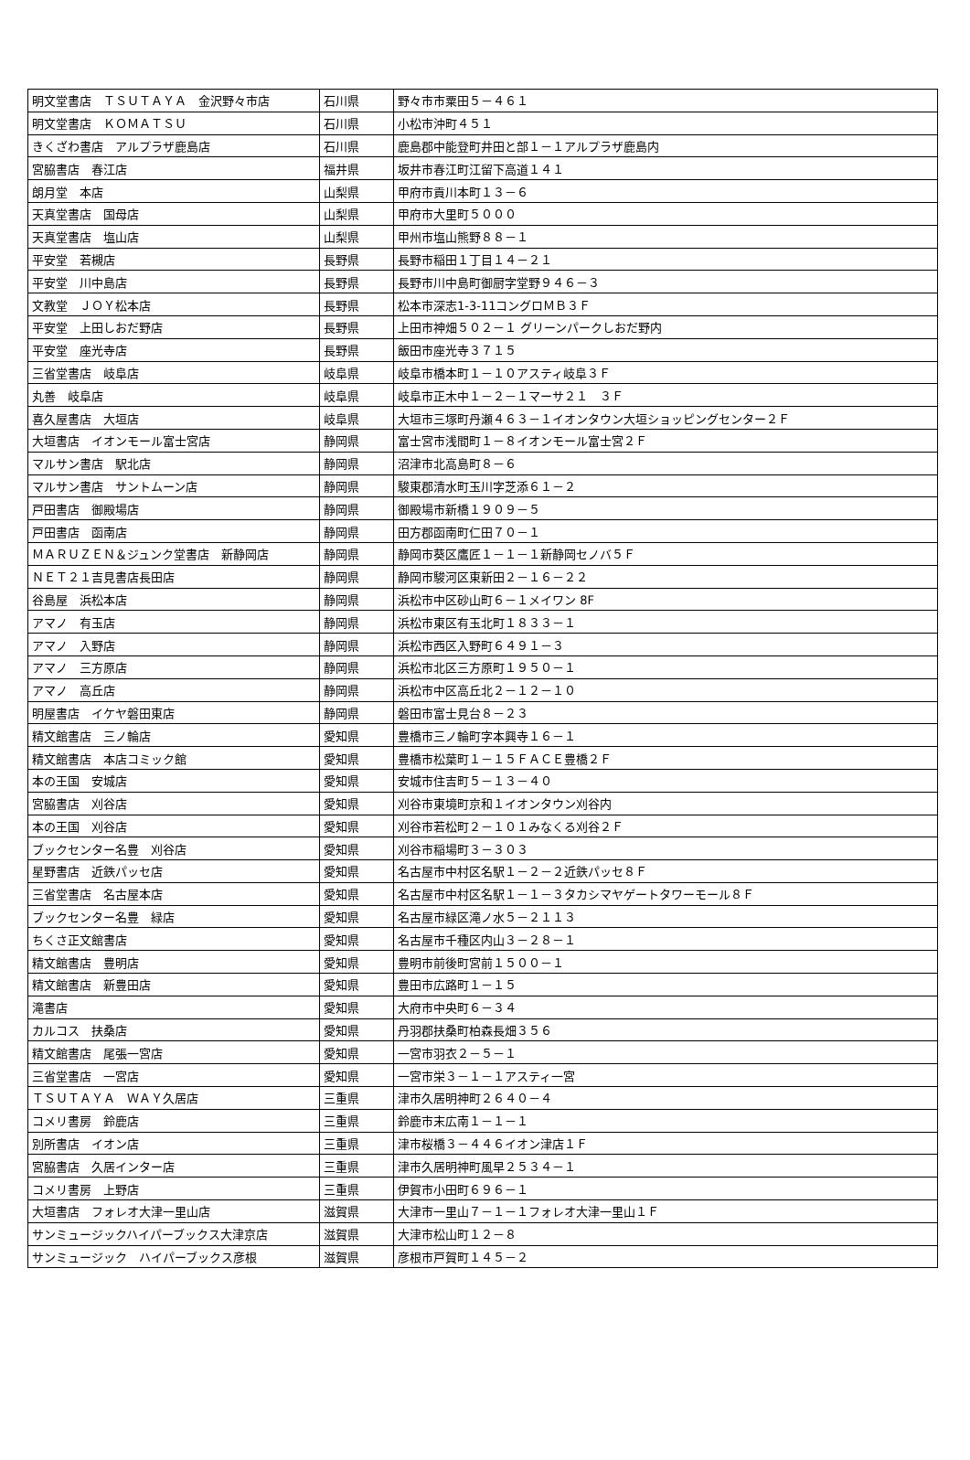| 明文堂書店 ＴＳＵＴＡＹＡ 金沢野々市店 | 石川県 | 野々市市粟田５－４６１ |
| 明文堂書店 ＫＯＭＡＴＳＵ | 石川県 | 小松市沖町４５１ |
| きくざわ書店 アルプラザ鹿島店 | 石川県 | 鹿島郡中能登町井田と部１－１アルプラザ鹿島内 |
| 宮脇書店 春江店 | 福井県 | 坂井市春江町江留下高道１４１ |
| 朗月堂 本店 | 山梨県 | 甲府市貢川本町１３－６ |
| 天真堂書店 国母店 | 山梨県 | 甲府市大里町５０００ |
| 天真堂書店 塩山店 | 山梨県 | 甲州市塩山熊野８８－１ |
| 平安堂 若槻店 | 長野県 | 長野市稲田１丁目１４－２１ |
| 平安堂 川中島店 | 長野県 | 長野市川中島町御厨字堂野９４６－３ |
| 文教堂 ＪＯＹ松本店 | 長野県 | 松本市深志1-3-11コングロＭＢ３Ｆ |
| 平安堂 上田しおだ野店 | 長野県 | 上田市神畑５０２－１ グリーンパークしおだ野内 |
| 平安堂 座光寺店 | 長野県 | 飯田市座光寺３７１５ |
| 三省堂書店 岐阜店 | 岐阜県 | 岐阜市橋本町１－１０アスティ岐阜３Ｆ |
| 丸善 岐阜店 | 岐阜県 | 岐阜市正木中１－２－１マーサ２１ ３Ｆ |
| 喜久屋書店 大垣店 | 岐阜県 | 大垣市三塚町丹瀬４６３－１イオンタウン大垣ショッピングセンター２Ｆ |
| 大垣書店 イオンモール富士宮店 | 静岡県 | 富士宮市浅間町１－８イオンモール富士宮２Ｆ |
| マルサン書店 駅北店 | 静岡県 | 沼津市北高島町８－６ |
| マルサン書店 サントムーン店 | 静岡県 | 駿東郡清水町玉川字芝添６１－２ |
| 戸田書店 御殿場店 | 静岡県 | 御殿場市新橋１９０９－５ |
| 戸田書店 函南店 | 静岡県 | 田方郡函南町仁田７０－１ |
| ＭＡＲＵＺＥＮ＆ジュンク堂書店 新静岡店 | 静岡県 | 静岡市葵区鷹匠１－１－１新静岡セノバ５Ｆ |
| ＮＥＴ２１吉見書店長田店 | 静岡県 | 静岡市駿河区東新田２－１６－２２ |
| 谷島屋 浜松本店 | 静岡県 | 浜松市中区砂山町６－１メイワン 8F |
| アマノ 有玉店 | 静岡県 | 浜松市東区有玉北町１８３３－１ |
| アマノ 入野店 | 静岡県 | 浜松市西区入野町６４９１－３ |
| アマノ 三方原店 | 静岡県 | 浜松市北区三方原町１９５０－１ |
| アマノ 高丘店 | 静岡県 | 浜松市中区高丘北２－１２－１０ |
| 明屋書店 イケヤ磐田東店 | 静岡県 | 磐田市富士見台８－２３ |
| 精文館書店 三ノ輪店 | 愛知県 | 豊橋市三ノ輪町字本興寺１６－１ |
| 精文館書店 本店コミック館 | 愛知県 | 豊橋市松葉町１－１５ＦＡＣＥ豊橋２Ｆ |
| 本の王国 安城店 | 愛知県 | 安城市住吉町５－１３－４０ |
| 宮脇書店 刈谷店 | 愛知県 | 刈谷市東境町京和１イオンタウン刈谷内 |
| 本の王国 刈谷店 | 愛知県 | 刈谷市若松町２－１０１みなくる刈谷２Ｆ |
| ブックセンター名豊 刈谷店 | 愛知県 | 刈谷市稲場町３－３０３ |
| 星野書店 近鉄パッセ店 | 愛知県 | 名古屋市中村区名駅１－２－２近鉄パッセ８Ｆ |
| 三省堂書店 名古屋本店 | 愛知県 | 名古屋市中村区名駅１－１－３タカシマヤゲートタワーモール８Ｆ |
| ブックセンター名豊 緑店 | 愛知県 | 名古屋市緑区滝ノ水５－２１１３ |
| ちくさ正文館書店 | 愛知県 | 名古屋市千種区内山３－２８－１ |
| 精文館書店 豊明店 | 愛知県 | 豊明市前後町宮前１５００－１ |
| 精文館書店 新豊田店 | 愛知県 | 豊田市広路町１－１５ |
| 滝書店 | 愛知県 | 大府市中央町６－３４ |
| カルコス 扶桑店 | 愛知県 | 丹羽郡扶桑町柏森長畑３５６ |
| 精文館書店 尾張一宮店 | 愛知県 | 一宮市羽衣２－５－１ |
| 三省堂書店 一宮店 | 愛知県 | 一宮市栄３－１－１アスティ一宮 |
| ＴＳＵＴＡＹＡ ＷＡＹ久居店 | 三重県 | 津市久居明神町２６４０－４ |
| コメリ書房 鈴鹿店 | 三重県 | 鈴鹿市末広南１－１－１ |
| 別所書店 イオン店 | 三重県 | 津市桜橋３－４４６イオン津店１Ｆ |
| 宮脇書店 久居インター店 | 三重県 | 津市久居明神町風早２５３４－１ |
| コメリ書房 上野店 | 三重県 | 伊賀市小田町６９６－１ |
| 大垣書店 フォレオ大津一里山店 | 滋賀県 | 大津市一里山７－１－１フォレオ大津一里山１Ｆ |
| サンミュージックハイパーブックス大津京店 | 滋賀県 | 大津市松山町１２－８ |
| サンミュージック ハイパーブックス彦根 | 滋賀県 | 彦根市戸賀町１４５－２ |